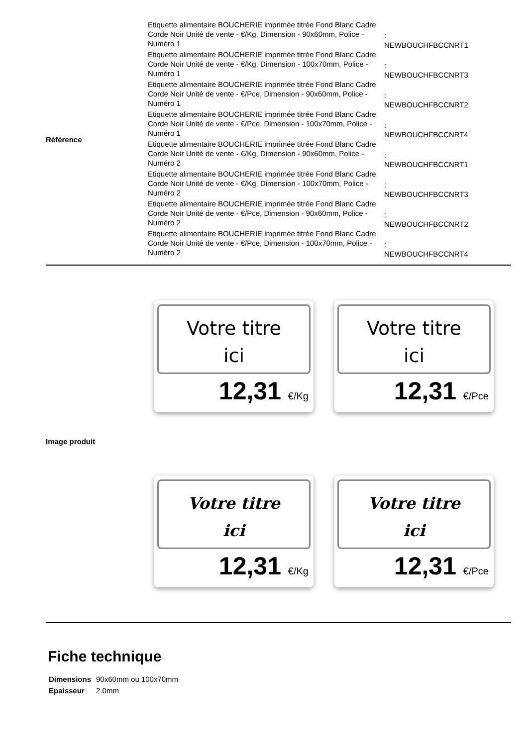| Référence | Etiquette alimentaire BOUCHERIE imprimée titrée Fond Blanc Cadre Corde Noir Unité de vente - €/Kg, Dimension - 90x60mm, Police - Numéro 1 | : NEWBOUCHFBCCNRT1 |
| | Etiquette alimentaire BOUCHERIE imprimée titrée Fond Blanc Cadre Corde Noir Unité de vente - €/Kg, Dimension - 100x70mm, Police - Numéro 1 | : NEWBOUCHFBCCNRT3 |
| | Etiquette alimentaire BOUCHERIE imprimée titrée Fond Blanc Cadre Corde Noir Unité de vente - €/Pce, Dimension - 90x60mm, Police - Numéro 1 | : NEWBOUCHFBCCNRT2 |
| | Etiquette alimentaire BOUCHERIE imprimée titrée Fond Blanc Cadre Corde Noir Unité de vente - €/Pce, Dimension - 100x70mm, Police - Numéro 1 | : NEWBOUCHFBCCNRT4 |
| | Etiquette alimentaire BOUCHERIE imprimée titrée Fond Blanc Cadre Corde Noir Unité de vente - €/Kg, Dimension - 90x60mm, Police - Numéro 2 | : NEWBOUCHFBCCNRT1 |
| | Etiquette alimentaire BOUCHERIE imprimée titrée Fond Blanc Cadre Corde Noir Unité de vente - €/Kg, Dimension - 100x70mm, Police - Numéro 2 | : NEWBOUCHFBCCNRT3 |
| | Etiquette alimentaire BOUCHERIE imprimée titrée Fond Blanc Cadre Corde Noir Unité de vente - €/Pce, Dimension - 90x60mm, Police - Numéro 2 | : NEWBOUCHFBCCNRT2 |
| | Etiquette alimentaire BOUCHERIE imprimée titrée Fond Blanc Cadre Corde Noir Unité de vente - €/Pce, Dimension - 100x70mm, Police - Numéro 2 | : NEWBOUCHFBCCNRT4 |
Votre titre
ici
12,31 €/Kg
Votre titre
ici
12,31 €/Pce
Image produit
Votre titre
ici
12,31 €/Kg
Votre titre
ici
12,31 €/Pce
Fiche technique
| Dimensions | 90x60mm ou 100x70mm |
| Epaisseur | 2.0mm |